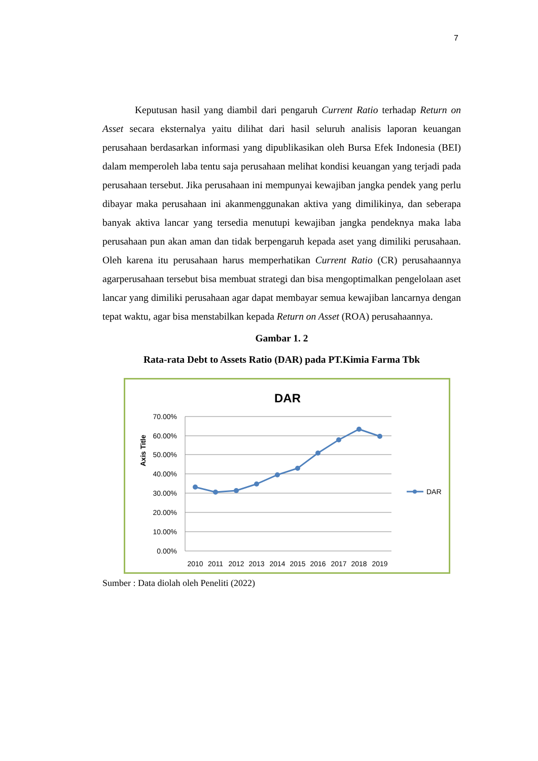7
Keputusan hasil yang diambil dari pengaruh Current Ratio terhadap Return on Asset secara eksternalya yaitu dilihat dari hasil seluruh analisis laporan keuangan perusahaan berdasarkan informasi yang dipublikasikan oleh Bursa Efek Indonesia (BEI) dalam memperoleh laba tentu saja perusahaan melihat kondisi keuangan yang terjadi pada perusahaan tersebut. Jika perusahaan ini mempunyai kewajiban jangka pendek yang perlu dibayar maka perusahaan ini akanmenggunakan aktiva yang dimilikinya, dan seberapa banyak aktiva lancar yang tersedia menutupi kewajiban jangka pendeknya maka laba perusahaan pun akan aman dan tidak berpengaruh kepada aset yang dimiliki perusahaan. Oleh karena itu perusahaan harus memperhatikan Current Ratio (CR) perusahaannya agarperusahaan tersebut bisa membuat strategi dan bisa mengoptimalkan pengelolaan aset lancar yang dimiliki perusahaan agar dapat membayar semua kewajiban lancarnya dengan tepat waktu, agar bisa menstabilkan kepada Return on Asset (ROA) perusahaannya.
Gambar 1. 2
Rata-rata Debt to Assets Ratio (DAR) pada PT.Kimia Farma Tbk
DAR
Axis Title
70.00%
60.00%
50.00%
40.00%
30.00%
20.00%
10.00%
0.00%
2010
2011
2012
2013
2014
2015
2016
2017
2018
2019
DAR
Sumber : Data diolah oleh Peneliti (2022)